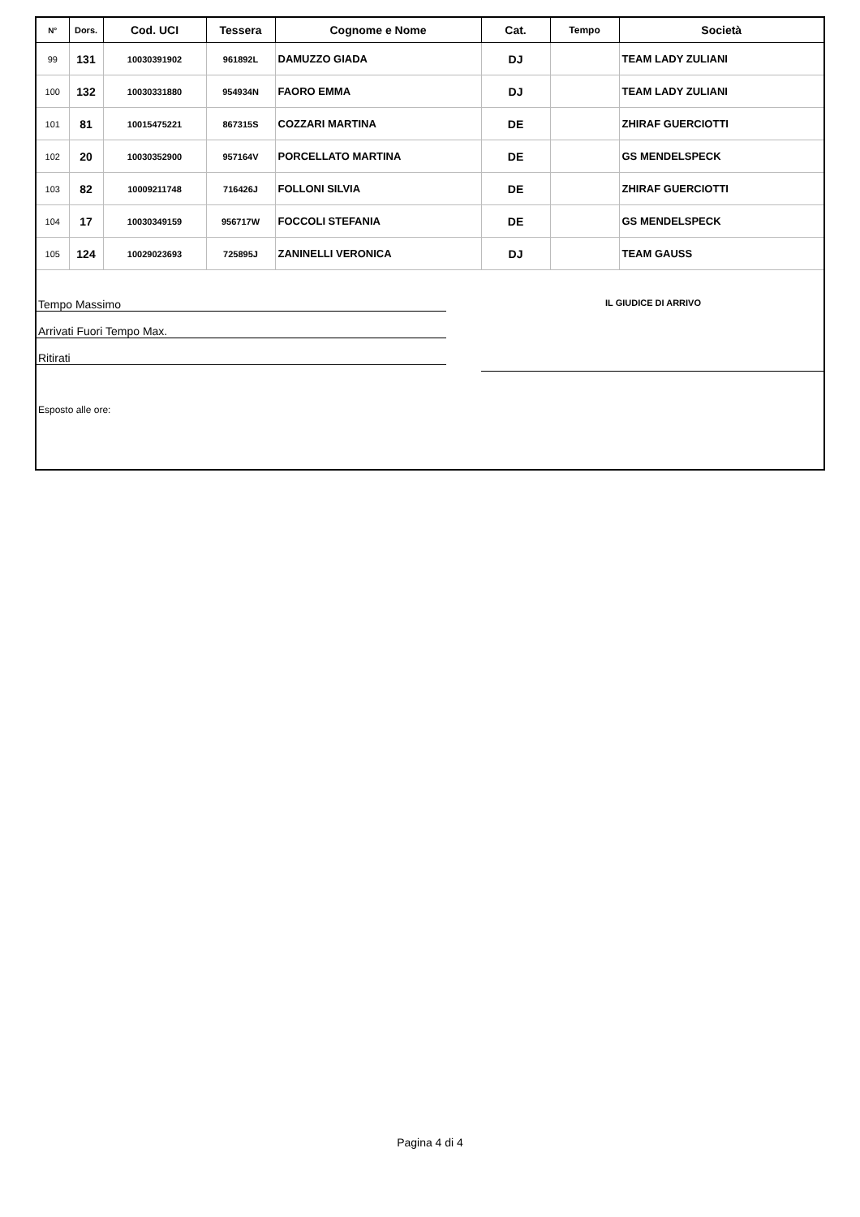| N° | Dors. | Cod. UCI | Tessera | Cognome e Nome | Cat. | Tempo | Società |
| --- | --- | --- | --- | --- | --- | --- | --- |
| 99 | 131 | 10030391902 | 961892L | DAMUZZO GIADA | DJ | | TEAM LADY ZULIANI |
| 100 | 132 | 10030331880 | 954934N | FAORO EMMA | DJ | | TEAM LADY ZULIANI |
| 101 | 81 | 10015475221 | 867315S | COZZARI MARTINA | DE | | ZHIRAF GUERCIOTTI |
| 102 | 20 | 10030352900 | 957164V | PORCELLATO MARTINA | DE | | GS MENDELSPECK |
| 103 | 82 | 10009211748 | 716426J | FOLLONI SILVIA | DE | | ZHIRAF GUERCIOTTI |
| 104 | 17 | 10030349159 | 956717W | FOCCOLI STEFANIA | DE | | GS MENDELSPECK |
| 105 | 124 | 10029023693 | 725895J | ZANINELLI VERONICA | DJ | | TEAM GAUSS |
Tempo Massimo
Arrivati Fuori Tempo Max.
Ritirati
IL GIUDICE DI ARRIVO
Esposto alle ore:
Pagina 4 di 4